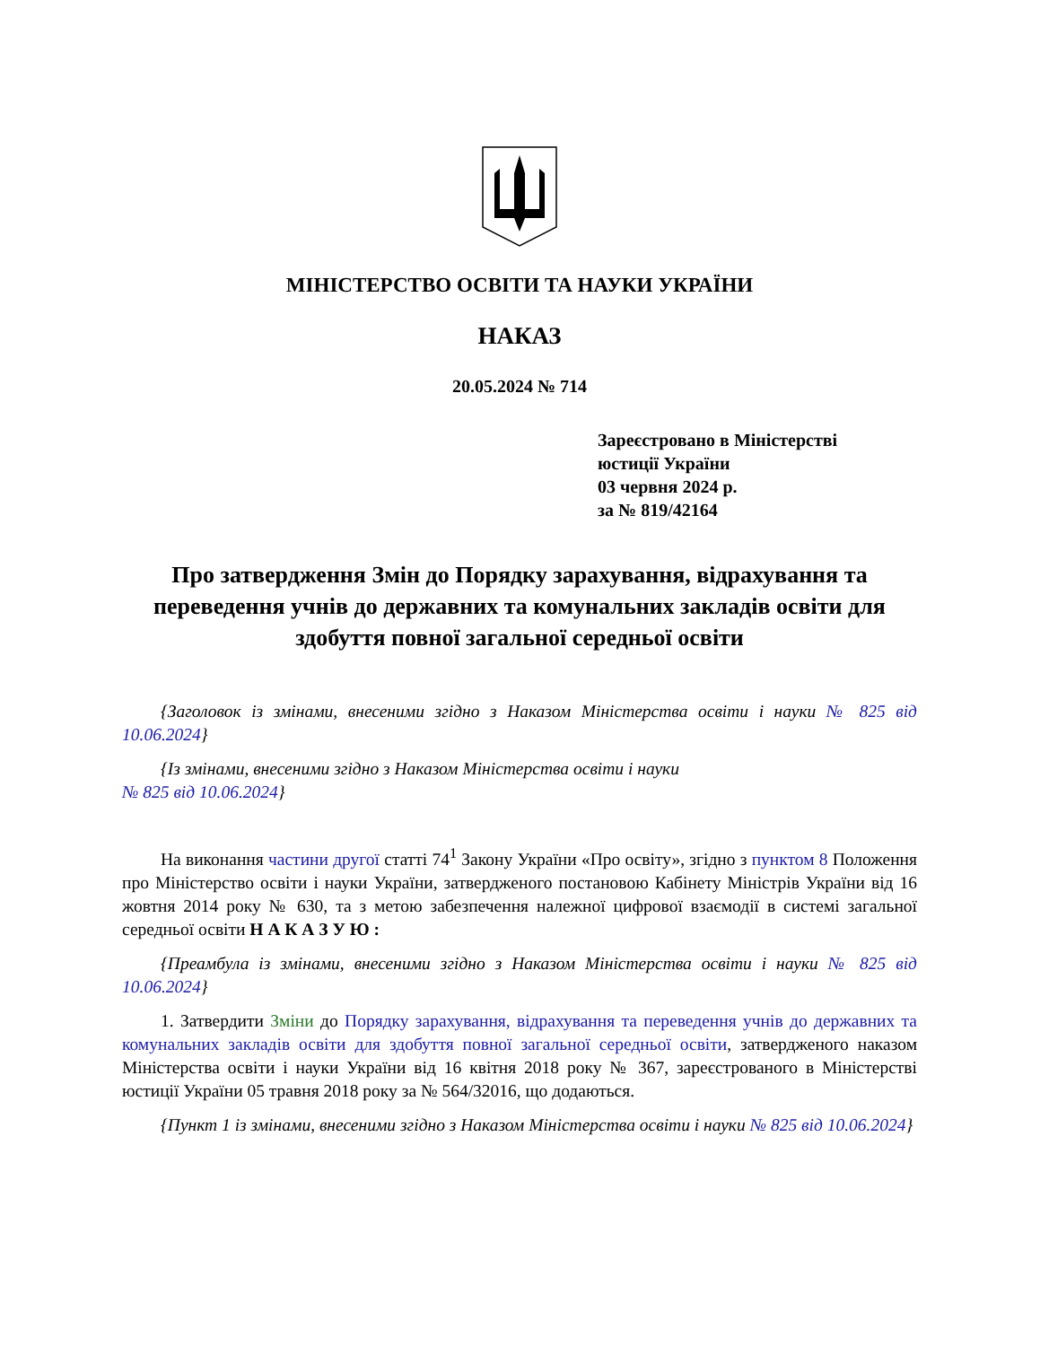МІНІСТЕРСТВО ОСВІТИ ТА НАУКИ УКРАЇНИ
НАКАЗ
20.05.2024 № 714
Зареєстровано в Міністерстві
юстиції України
03 червня 2024 р.
за № 819/42164
Про затвердження Змін до Порядку зарахування, відрахування та переведення учнів до державних та комунальних закладів освіти для здобуття повної загальної середньої освіти
{Заголовок із змінами, внесеними згідно з Наказом Міністерства освіти і науки № 825 від 10.06.2024}
{Із змінами, внесеними згідно з Наказом Міністерства освіти і науки
№ 825 від 10.06.2024}
На виконання частини другої статті 74<sup>1</sup> Закону України «Про освіту», згідно з пунктом 8 Положення про Міністерство освіти і науки України, затвердженого постановою Кабінету Міністрів України від 16 жовтня 2014 року № 630, та з метою забезпечення належної цифрової взаємодії в системі загальної середньої освіти Н А К А З У Ю :
{Преамбула із змінами, внесеними згідно з Наказом Міністерства освіти і науки № 825 від 10.06.2024}
1. Затвердити Зміни до Порядку зарахування, відрахування та переведення учнів до державних та комунальних закладів освіти для здобуття повної загальної середньої освіти, затвердженого наказом Міністерства освіти і науки України від 16 квітня 2018 року № 367, зареєстрованого в Міністерстві юстиції України 05 травня 2018 року за № 564/32016, що додаються.
{Пункт 1 із змінами, внесеними згідно з Наказом Міністерства освіти і науки № 825 від 10.06.2024}